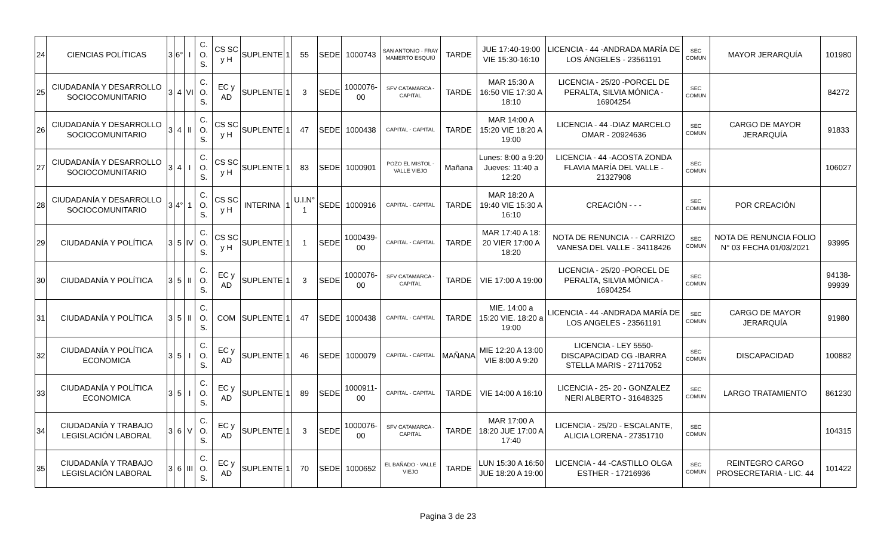| 24 | CIENCIAS POLÍTICAS | 3 | 6° | I | C. O. S. | CS SC y H | SUPLENTE | 1 | 55 | SEDE | 1000743 | SAN ANTONIO - FRAY MAMERTO ESQUIÚ | TARDE | JUE 17:40-19:00 VIE 15:30-16:10 | LICENCIA - 44 -ANDRADA MARÍA DE LOS ÁNGELES - 23561191 | SEC COMUN | MAYOR JERARQUÍA | 101980 |
| 25 | CIUDADANÍA Y DESARROLLO SOCIOCOMUNITARIO | 3 | 4 | VI | C. O. S. | EC y AD | SUPLENTE | 1 | 3 | SEDE | 1000076-00 | SFV CATAMARCA - CAPITAL | TARDE | MAR 15:30 A 16:50 VIE 17:30 A 18:10 | LICENCIA - 25/20 -PORCEL DE PERALTA, SILVIA MÓNICA - 16904254 | SEC COMUN | | 84272 |
| 26 | CIUDADANÍA Y DESARROLLO SOCIOCOMUNITARIO | 3 | 4 | II | C. O. S. | CS SC y H | SUPLENTE | 1 | 47 | SEDE | 1000438 | CAPITAL - CAPITAL | TARDE | MAR 14:00 A 15:20 VIE 18:20 A 19:00 | LICENCIA - 44 -DIAZ MARCELO OMAR - 20924636 | SEC COMUN | CARGO DE MAYOR JERARQUÍA | 91833 |
| 27 | CIUDADANÍA Y DESARROLLO SOCIOCOMUNITARIO | 3 | 4 | I | C. O. S. | CS SC y H | SUPLENTE | 1 | 83 | SEDE | 1000901 | POZO EL MISTOL - VALLE VIEJO | Mañana | Lunes: 8:00 a 9:20 Jueves: 11:40 a 12:20 | LICENCIA - 44 -ACOSTA ZONDA FLAVIA MARÍA DEL VALLE - 21327908 | SEC COMUN | | 106027 |
| 28 | CIUDADANÍA Y DESARROLLO SOCIOCOMUNITARIO | 3 | 4° | 1 | C. O. S. | CS SC y H | INTERINA | 1 | U.I.N° 1 | SEDE | 1000916 | CAPITAL - CAPITAL | TARDE | MAR 18:20 A 19:40 VIE 15:30 A 16:10 | CREACIÓN - - - | SEC COMUN | POR CREACIÓN | |
| 29 | CIUDADANÍA Y POLÍTICA | 3 | 5 | IV | C. O. S. | CS SC y H | SUPLENTE | 1 | 1 | SEDE | 1000439-00 | CAPITAL - CAPITAL | TARDE | MAR 17:40 A 18: 20 VIER 17:00 A 18:20 | NOTA DE RENUNCIA - - CARRIZO VANESA DEL VALLE - 34118426 | SEC COMUN | NOTA DE RENUNCIA FOLIO N° 03 FECHA 01/03/2021 | 93995 |
| 30 | CIUDADANÍA Y POLÍTICA | 3 | 5 | II | C. O. S. | EC y AD | SUPLENTE | 1 | 3 | SEDE | 1000076-00 | SFV CATAMARCA - CAPITAL | TARDE | VIE 17:00 A 19:00 | LICENCIA - 25/20 -PORCEL DE PERALTA, SILVIA MÓNICA - 16904254 | SEC COMUN | | 94138-99939 |
| 31 | CIUDADANÍA Y POLÍTICA | 3 | 5 | II | C. O. S. | COM | SUPLENTE | 1 | 47 | SEDE | 1000438 | CAPITAL - CAPITAL | TARDE | MIE. 14:00 a 15:20 VIE. 18:20 a 19:00 | LICENCIA - 44 -ANDRADA MARÍA DE LOS ANGELES - 23561191 | SEC COMUN | CARGO DE MAYOR JERARQUÍA | 91980 |
| 32 | CIUDADANÍA Y POLÍTICA ECONOMICA | 3 | 5 | I | C. O. S. | EC y AD | SUPLENTE | 1 | 46 | SEDE | 1000079 | CAPITAL - CAPITAL | MAÑANA | MIE 12:20 A 13:00 VIE 8:00 A 9:20 | LICENCIA - LEY 5550- DISCAPACIDAD CG -IBARRA STELLA MARIS - 27117052 | SEC COMUN | DISCAPACIDAD | 100882 |
| 33 | CIUDADANÍA Y POLÍTICA ECONOMICA | 3 | 5 | I | C. O. S. | EC y AD | SUPLENTE | 1 | 89 | SEDE | 1000911-00 | CAPITAL - CAPITAL | TARDE | VIE 14:00 A 16:10 | LICENCIA - 25- 20 - GONZALEZ NERI ALBERTO - 31648325 | SEC COMUN | LARGO TRATAMIENTO | 861230 |
| 34 | CIUDADANÍA Y TRABAJO LEGISLACIÓN LABORAL | 3 | 6 | V | C. O. S. | EC y AD | SUPLENTE | 1 | 3 | SEDE | 1000076-00 | SFV CATAMARCA - CAPITAL | TARDE | MAR 17:00 A 18:20 JUE 17:00 A 17:40 | LICENCIA - 25/20 - ESCALANTE, ALICIA LORENA - 27351710 | SEC COMUN | | 104315 |
| 35 | CIUDADANÍA Y TRABAJO LEGISLACIÓN LABORAL | 3 | 6 | III | C. O. S. | EC y AD | SUPLENTE | 1 | 70 | SEDE | 1000652 | EL BAÑADO - VALLE VIEJO | TARDE | LUN 15:30 A 16:50 JUE 18:20 A 19:00 | LICENCIA - 44 -CASTILLO OLGA ESTHER - 17216936 | SEC COMUN | REINTEGRO CARGO PROSECRETARIA - LIC. 44 | 101422 |
Pagina 3 de 23